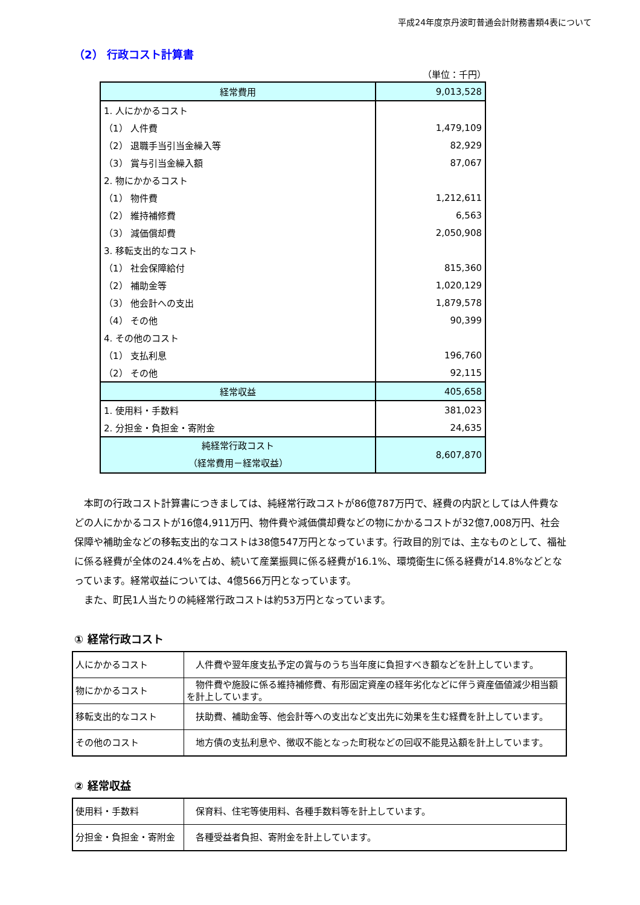平成24年度京丹波町普通会計財務書類4表について
（2） 行政コスト計算書
（単位：千円）
| 経常費用 | 9,013,528 |
| 1. 人にかかるコスト | |
| （1） 人件費 | 1,479,109 |
| （2） 退職手当引当金繰入等 | 82,929 |
| （3） 賞与引当金繰入額 | 87,067 |
| 2. 物にかかるコスト | |
| （1） 物件費 | 1,212,611 |
| （2） 維持補修費 | 6,563 |
| （3） 減価償却費 | 2,050,908 |
| 3. 移転支出的なコスト | |
| （1） 社会保障給付 | 815,360 |
| （2） 補助金等 | 1,020,129 |
| （3） 他会計への支出 | 1,879,578 |
| （4） その他 | 90,399 |
| 4. その他のコスト | |
| （1） 支払利息 | 196,760 |
| （2） その他 | 92,115 |
| 経常収益 | 405,658 |
| 1. 使用料・手数料 | 381,023 |
| 2. 分担金・負担金・寄附金 | 24,635 |
| 純経常行政コスト （経常費用－経常収益） | 8,607,870 |
　本町の行政コスト計算書につきましては、純経常行政コストが86億787万円で、経費の内訳としては人件費などの人にかかるコストが16億4,911万円、物件費や減価償却費などの物にかかるコストが32億7,008万円、社会保障や補助金などの移転支出的なコストは38億547万円となっています。行政目的別では、主なものとして、福祉に係る経費が全体の24.4%を占め、続いて産業振興に係る経費が16.1%、環境衛生に係る経費が14.8%などとなっています。経常収益については、4億566万円となっています。
　また、町民1人当たりの純経常行政コストは約53万円となっています。
① 経常行政コスト
| 人にかかるコスト | 人件費や翌年度支払予定の賞与のうち当年度に負担すべき額などを計上しています。 |
| 物にかかるコスト | 物件費や施設に係る維持補修費、有形固定資産の経年劣化などに伴う資産価値減少相当額を計上しています。 |
| 移転支出的なコスト | 扶助費、補助金等、他会計等への支出など支出先に効果を生む経費を計上しています。 |
| その他のコスト | 地方債の支払利息や、徴収不能となった町税などの回収不能見込額を計上しています。 |
② 経常収益
| 使用料・手数料 | 保育料、住宅等使用料、各種手数料等を計上しています。 |
| 分担金・負担金・寄附金 | 各種受益者負担、寄附金を計上しています。 |